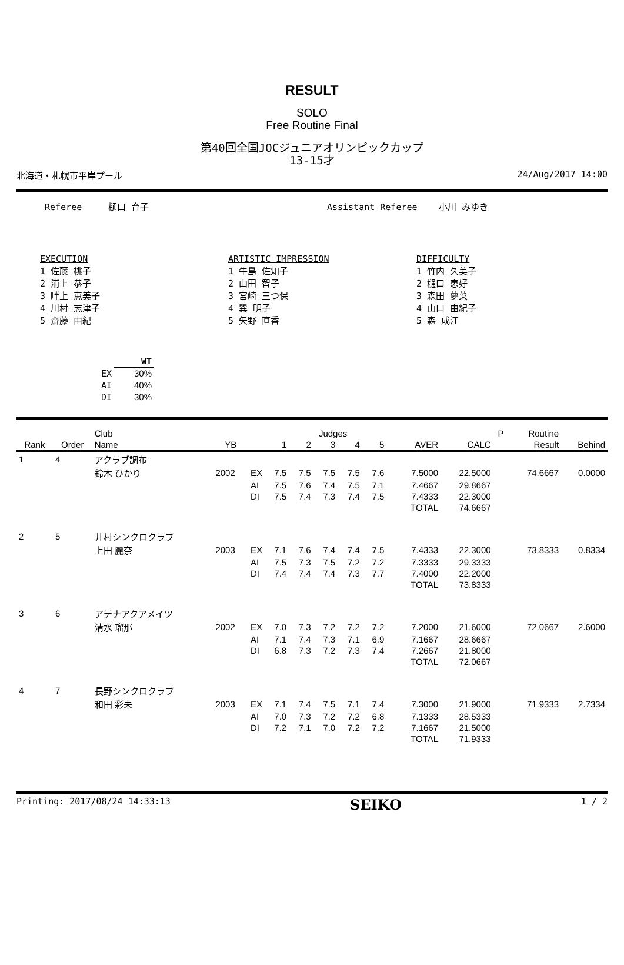RESULT
SOLO
Free Routine Final
第40回全国JOCジュニアオリンピックカップ
13-15才
北海道・札幌市平岸プール 24/Aug/2017 14:00
Referee 樋口 育子 Assistant Referee 小川 みゆき
EXECUTION
1 佐藤 桃子
2 浦上 恭子
3 畔上 恵美子
4 川村 志津子
5 齋藤 由紀
ARTISTIC IMPRESSION
1 牛島 佐知子
2 山田 智子
3 宮崎 三つ保
4 巽 明子
5 矢野 直香
DIFFICULTY
1 竹内 久美子
2 樋口 恵好
3 森田 夢菜
4 山口 由紀子
5 森 成江
| | WT |
| --- | --- |
| EX | 30% |
| AI | 40% |
| DI | 30% |
| | | Club | | | Judges | | | | | | | P | Routine | |
| --- | --- | --- | --- | --- | --- | --- | --- | --- | --- | --- | --- | --- | --- | --- |
| Rank | Order | Name | YB | | 1 | 2 | 3 | 4 | 5 | AVER | CALC | | Result | Behind |
| 1 | 4 | アクラブ調布 | | | | | | | | | | | | |
| | | 鈴木 ひかり | 2002 | EX | 7.5 | 7.5 | 7.5 | 7.5 | 7.6 | 7.5000 | 22.5000 | | 74.6667 | 0.0000 |
| | | | | AI | 7.5 | 7.6 | 7.4 | 7.5 | 7.1 | 7.4667 | 29.8667 | | | |
| | | | | DI | 7.5 | 7.4 | 7.3 | 7.4 | 7.5 | 7.4333 | 22.3000 | | | |
| | | | | | | | | | | TOTAL | 74.6667 | | | |
| 2 | 5 | 井村シンクロクラブ | | | | | | | | | | | | |
| | | 上田 麗奈 | 2003 | EX | 7.1 | 7.6 | 7.4 | 7.4 | 7.5 | 7.4333 | 22.3000 | | 73.8333 | 0.8334 |
| | | | | AI | 7.5 | 7.3 | 7.5 | 7.2 | 7.2 | 7.3333 | 29.3333 | | | |
| | | | | DI | 7.4 | 7.4 | 7.4 | 7.3 | 7.7 | 7.4000 | 22.2000 | | | |
| | | | | | | | | | | TOTAL | 73.8333 | | | |
| 3 | 6 | アテナアクアメイツ | | | | | | | | | | | | |
| | | 清水 瑠那 | 2002 | EX | 7.0 | 7.3 | 7.2 | 7.2 | 7.2 | 7.2000 | 21.6000 | | 72.0667 | 2.6000 |
| | | | | AI | 7.1 | 7.4 | 7.3 | 7.1 | 6.9 | 7.1667 | 28.6667 | | | |
| | | | | DI | 6.8 | 7.3 | 7.2 | 7.3 | 7.4 | 7.2667 | 21.8000 | | | |
| | | | | | | | | | | TOTAL | 72.0667 | | | |
| 4 | 7 | 長野シンクロクラブ | | | | | | | | | | | | |
| | | 和田 彩未 | 2003 | EX | 7.1 | 7.4 | 7.5 | 7.1 | 7.4 | 7.3000 | 21.9000 | | 71.9333 | 2.7334 |
| | | | | AI | 7.0 | 7.3 | 7.2 | 7.2 | 6.8 | 7.1333 | 28.5333 | | | |
| | | | | DI | 7.2 | 7.1 | 7.0 | 7.2 | 7.2 | 7.1667 | 21.5000 | | | |
| | | | | | | | | | | TOTAL | 71.9333 | | | |
Printing: 2017/08/24 14:33:13 SEIKO 1 / 2